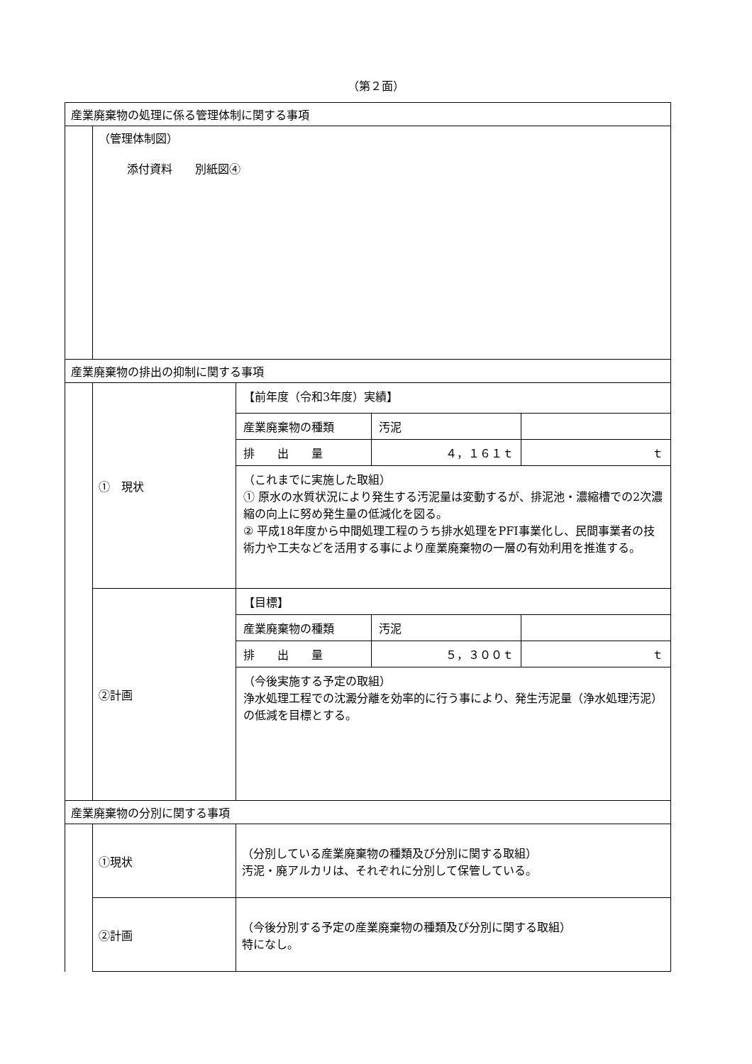（第２面）
| 産業廃棄物の処理に係る管理体制に関する事項 | | |
| | （管理体制図） 添付資料 別紙図④ | |
| 産業廃棄物の排出の抑制に関する事項 | | |
| | ① 現状 | / 【前年度（令和3年度）実績】 / / / / 産業廃棄物の種類 / 汚泥 / / / 排 出 量 / ４，１６１ｔ / ｔ / / （これまでに実施した取組） ① 原水の水質状況により発生する汚泥量は変動するが、排泥池・濃縮槽での2次濃縮の向上に努め発生量の低減化を図る。 ② 平成18年度から中間処理工程のうち排水処理をPFI事業化し、民間事業者の技術力や工夫などを活用する事により産業廃棄物の一層の有効利用を推進する。 / / / |
| | ②計画 | / 【目標】 / / / / 産業廃棄物の種類 / 汚泥 / / / 排 出 量 / ５，３００ｔ / ｔ / / （今後実施する予定の取組） 浄水処理工程での沈澱分離を効率的に行う事により、発生汚泥量（浄水処理汚泥）の低減を目標とする。 / / / |
| 産業廃棄物の分別に関する事項 | | |
| | ①現状 | （分別している産業廃棄物の種類及び分別に関する取組） 汚泥・廃アルカリは、それぞれに分別して保管している。 |
| | ②計画 | （今後分別する予定の産業廃棄物の種類及び分別に関する取組） 特になし。 |